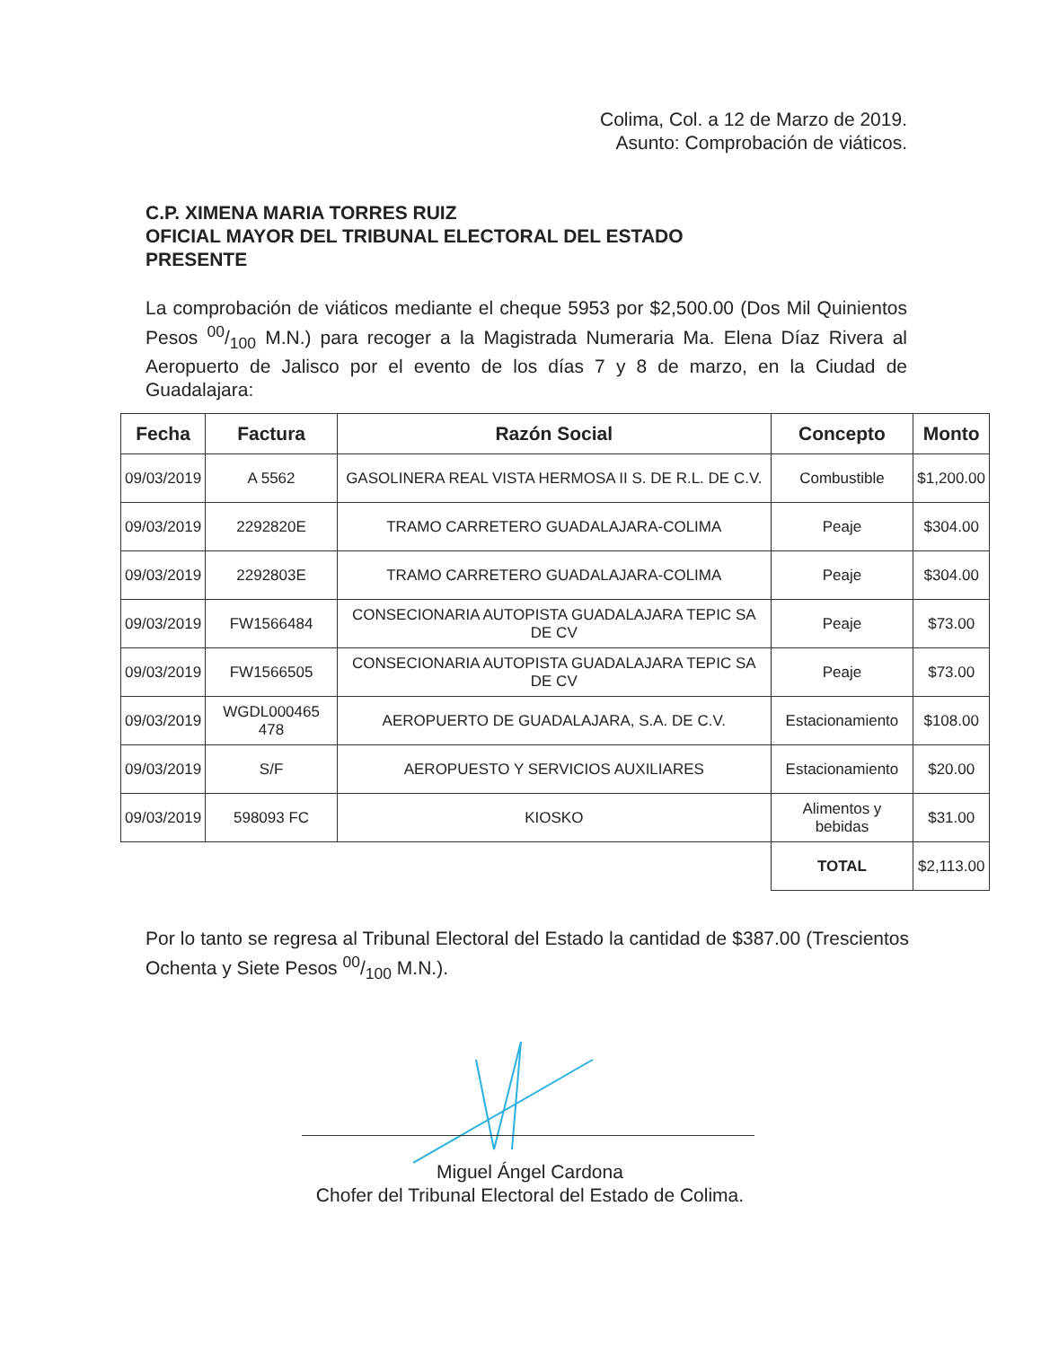Colima, Col. a 12 de Marzo de 2019.
Asunto: Comprobación de viáticos.
C.P. XIMENA MARIA TORRES RUIZ
OFICIAL MAYOR DEL TRIBUNAL ELECTORAL DEL ESTADO
PRESENTE
La comprobación de viáticos mediante el cheque 5953 por $2,500.00 (Dos Mil Quinientos Pesos 00/100 M.N.) para recoger a la Magistrada Numeraria Ma. Elena Díaz Rivera al Aeropuerto de Jalisco por el evento de los días 7 y 8 de marzo, en la Ciudad de Guadalajara:
| Fecha | Factura | Razón Social | Concepto | Monto |
| --- | --- | --- | --- | --- |
| 09/03/2019 | A 5562 | GASOLINERA REAL VISTA HERMOSA II S. DE R.L. DE C.V. | Combustible | $1,200.00 |
| 09/03/2019 | 2292820E | TRAMO CARRETERO GUADALAJARA-COLIMA | Peaje | $304.00 |
| 09/03/2019 | 2292803E | TRAMO CARRETERO GUADALAJARA-COLIMA | Peaje | $304.00 |
| 09/03/2019 | FW1566484 | CONSECIONARIA AUTOPISTA GUADALAJARA TEPIC SA DE CV | Peaje | $73.00 |
| 09/03/2019 | FW1566505 | CONSECIONARIA AUTOPISTA GUADALAJARA TEPIC SA DE CV | Peaje | $73.00 |
| 09/03/2019 | WGDL000465 478 | AEROPUERTO DE GUADALAJARA, S.A. DE C.V. | Estacionamiento | $108.00 |
| 09/03/2019 | S/F | AEROPUESTO Y SERVICIOS AUXILIARES | Estacionamiento | $20.00 |
| 09/03/2019 | 598093 FC | KIOSKO | Alimentos y bebidas | $31.00 |
| | | | TOTAL | $2,113.00 |
Por lo tanto se regresa al Tribunal Electoral del Estado la cantidad de $387.00 (Trescientos Ochenta y Siete Pesos 00/100 M.N.).
Miguel Ángel Cardona
Chofer del Tribunal Electoral del Estado de Colima.